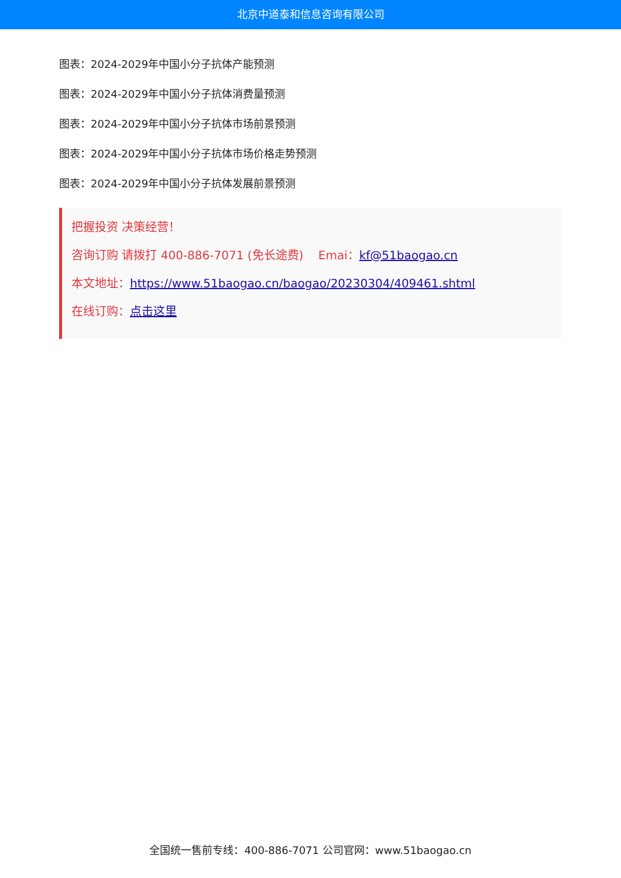北京中道泰和信息咨询有限公司
图表：2024-2029年中国小分子抗体产能预测
图表：2024-2029年中国小分子抗体消费量预测
图表：2024-2029年中国小分子抗体市场前景预测
图表：2024-2029年中国小分子抗体市场价格走势预测
图表：2024-2029年中国小分子抗体发展前景预测
把握投资 决策经营！
咨询订购 请拨打 400-886-7071 (免长途费) Emai：kf@51baogao.cn
本文地址：https://www.51baogao.cn/baogao/20230304/409461.shtml
在线订购：点击这里
全国统一售前专线：400-886-7071 公司官网：www.51baogao.cn